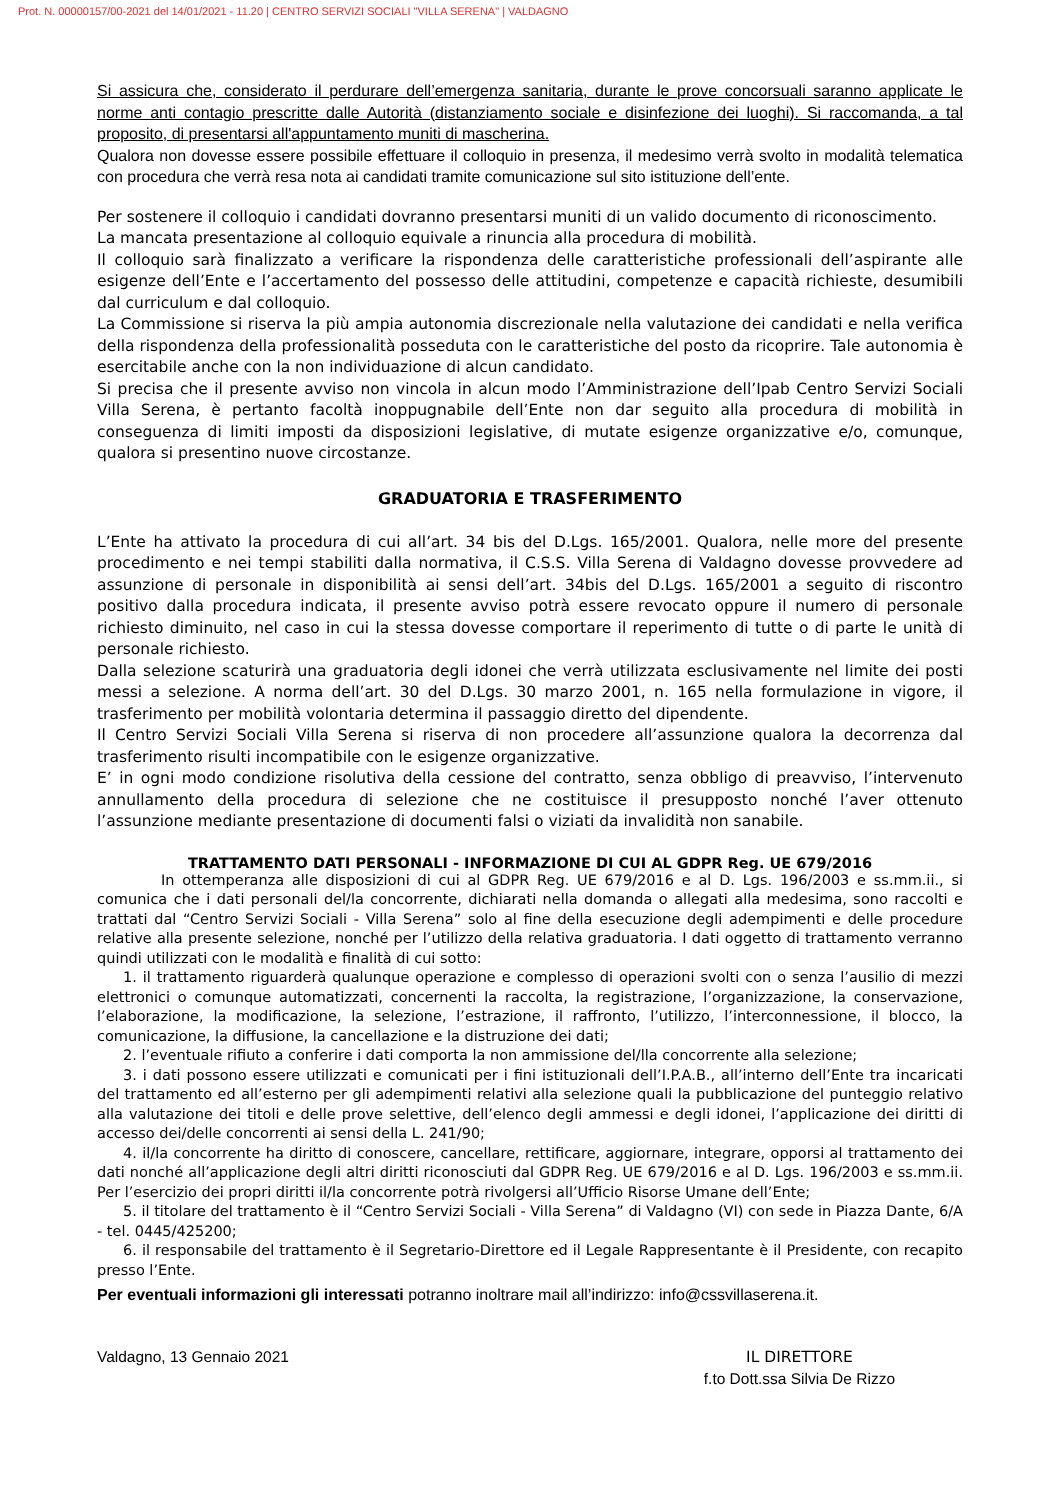Prot. N. 00000157/00-2021 del 14/01/2021 - 11.20 | CENTRO SERVIZI SOCIALI "VILLA SERENA" | VALDAGNO
Si assicura che, considerato il perdurare dell’emergenza sanitaria, durante le prove concorsuali saranno applicate le norme anti contagio prescritte dalle Autorità (distanziamento sociale e disinfezione dei luoghi). Si raccomanda, a tal proposito, di presentarsi all'appuntamento muniti di mascherina.
Qualora non dovesse essere possibile effettuare il colloquio in presenza, il medesimo verrà svolto in modalità telematica con procedura che verrà resa nota ai candidati tramite comunicazione sul sito istituzione dell’ente.
Per sostenere il colloquio i candidati dovranno presentarsi muniti di un valido documento di riconoscimento.
La mancata presentazione al colloquio equivale a rinuncia alla procedura di mobilità.
Il colloquio sarà finalizzato a verificare la rispondenza delle caratteristiche professionali dell’aspirante alle esigenze dell’Ente e l’accertamento del possesso delle attitudini, competenze e capacità richieste, desumibili dal curriculum e dal colloquio.
La Commissione si riserva la più ampia autonomia discrezionale nella valutazione dei candidati e nella verifica della rispondenza della professionalità posseduta con le caratteristiche del posto da ricoprire. Tale autonomia è esercitabile anche con la non individuazione di alcun candidato.
Si precisa che il presente avviso non vincola in alcun modo l’Amministrazione dell’Ipab Centro Servizi Sociali Villa Serena, è pertanto facoltà inoppugnabile dell’Ente non dar seguito alla procedura di mobilità in conseguenza di limiti imposti da disposizioni legislative, di mutate esigenze organizzative e/o, comunque, qualora si presentino nuove circostanze.
GRADUATORIA E TRASFERIMENTO
L’Ente ha attivato la procedura di cui all’art. 34 bis del D.Lgs. 165/2001. Qualora, nelle more del presente procedimento e nei tempi stabiliti dalla normativa, il C.S.S. Villa Serena di Valdagno dovesse provvedere ad assunzione di personale in disponibilità ai sensi dell’art. 34bis del D.Lgs. 165/2001 a seguito di riscontro positivo dalla procedura indicata, il presente avviso potrà essere revocato oppure il numero di personale richiesto diminuito, nel caso in cui la stessa dovesse comportare il reperimento di tutte o di parte le unità di personale richiesto.
Dalla selezione scaturirà una graduatoria degli idonei che verrà utilizzata esclusivamente nel limite dei posti messi a selezione. A norma dell’art. 30 del D.Lgs. 30 marzo 2001, n. 165 nella formulazione in vigore, il trasferimento per mobilità volontaria determina il passaggio diretto del dipendente.
Il Centro Servizi Sociali Villa Serena si riserva di non procedere all’assunzione qualora la decorrenza dal trasferimento risulti incompatibile con le esigenze organizzative.
E’ in ogni modo condizione risolutiva della cessione del contratto, senza obbligo di preavviso, l’intervenuto annullamento della procedura di selezione che ne costituisce il presupposto nonché l’aver ottenuto l’assunzione mediante presentazione di documenti falsi o viziati da invalidità non sanabile.
TRATTAMENTO DATI PERSONALI - INFORMAZIONE DI CUI AL GDPR Reg. UE 679/2016
In ottemperanza alle disposizioni di cui al GDPR Reg. UE 679/2016 e al D. Lgs. 196/2003 e ss.mm.ii., si comunica che i dati personali del/la concorrente, dichiarati nella domanda o allegati alla medesima, sono raccolti e trattati dal “Centro Servizi Sociali - Villa Serena” solo al fine della esecuzione degli adempimenti e delle procedure relative alla presente selezione, nonché per l’utilizzo della relativa graduatoria. I dati oggetto di trattamento verranno quindi utilizzati con le modalità e finalità di cui sotto:
1. il trattamento riguarderà qualunque operazione e complesso di operazioni svolti con o senza l’ausilio di mezzi elettronici o comunque automatizzati, concernenti la raccolta, la registrazione, l’organizzazione, la conservazione, l’elaborazione, la modificazione, la selezione, l’estrazione, il raffronto, l’utilizzo, l’interconnessione, il blocco, la comunicazione, la diffusione, la cancellazione e la distruzione dei dati;
2. l’eventuale rifiuto a conferire i dati comporta la non ammissione del/lla concorrente alla selezione;
3. i dati possono essere utilizzati e comunicati per i fini istituzionali dell’I.P.A.B., all’interno dell’Ente tra incaricati del trattamento ed all’esterno per gli adempimenti relativi alla selezione quali la pubblicazione del punteggio relativo alla valutazione dei titoli e delle prove selettive, dell’elenco degli ammessi e degli idonei, l’applicazione dei diritti di accesso dei/delle concorrenti ai sensi della L. 241/90;
4. il/la concorrente ha diritto di conoscere, cancellare, rettificare, aggiornare, integrare, opporsi al trattamento dei dati nonché all’applicazione degli altri diritti riconosciuti dal GDPR Reg. UE 679/2016 e al D. Lgs. 196/2003 e ss.mm.ii. Per l’esercizio dei propri diritti il/la concorrente potrà rivolgersi all’Ufficio Risorse Umane dell’Ente;
5. il titolare del trattamento è il “Centro Servizi Sociali - Villa Serena” di Valdagno (VI) con sede in Piazza Dante, 6/A - tel. 0445/425200;
6. il responsabile del trattamento è il Segretario-Direttore ed il Legale Rappresentante è il Presidente, con recapito presso l’Ente.
Per eventuali informazioni gli interessati potranno inoltrare mail all’indirizzo: info@cssvillaserena.it.
Valdagno, 13 Gennaio 2021 IL DIRETTORE
f.to Dott.ssa Silvia De Rizzo